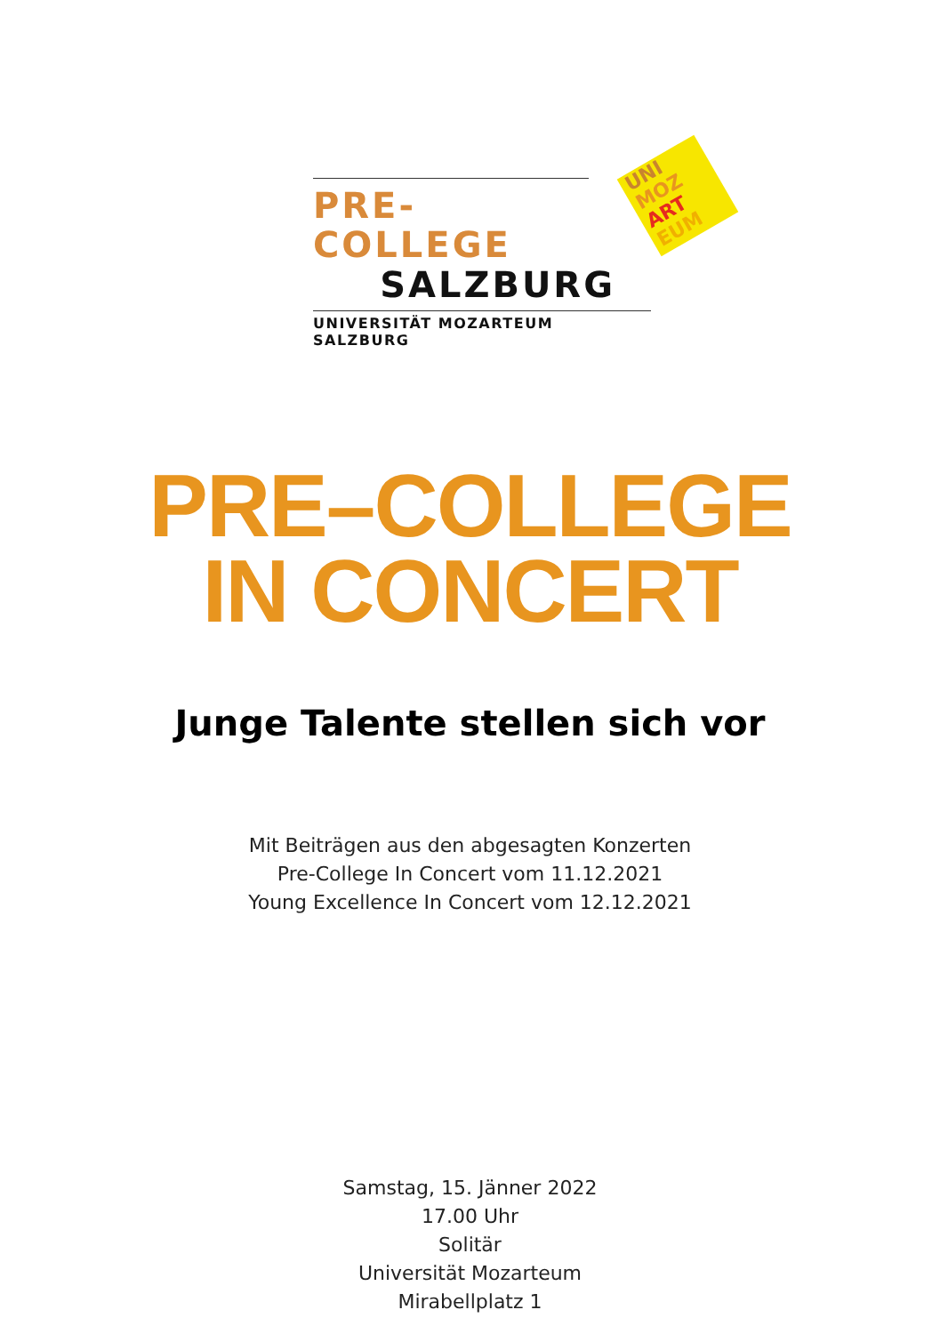UNI
MOZ
ART
EUM
PRE-COLLEGE
SALZBURG
UNIVERSITÄT MOZARTEUM SALZBURG
PRE–COLLEGE
IN CONCERT
Junge Talente stellen sich vor
Mit Beiträgen aus den abgesagten Konzerten
Pre-College In Concert vom 11.12.2021
Young Excellence In Concert vom 12.12.2021
Samstag, 15. Jänner 2022
17.00 Uhr
Solitär
Universität Mozarteum
Mirabellplatz 1